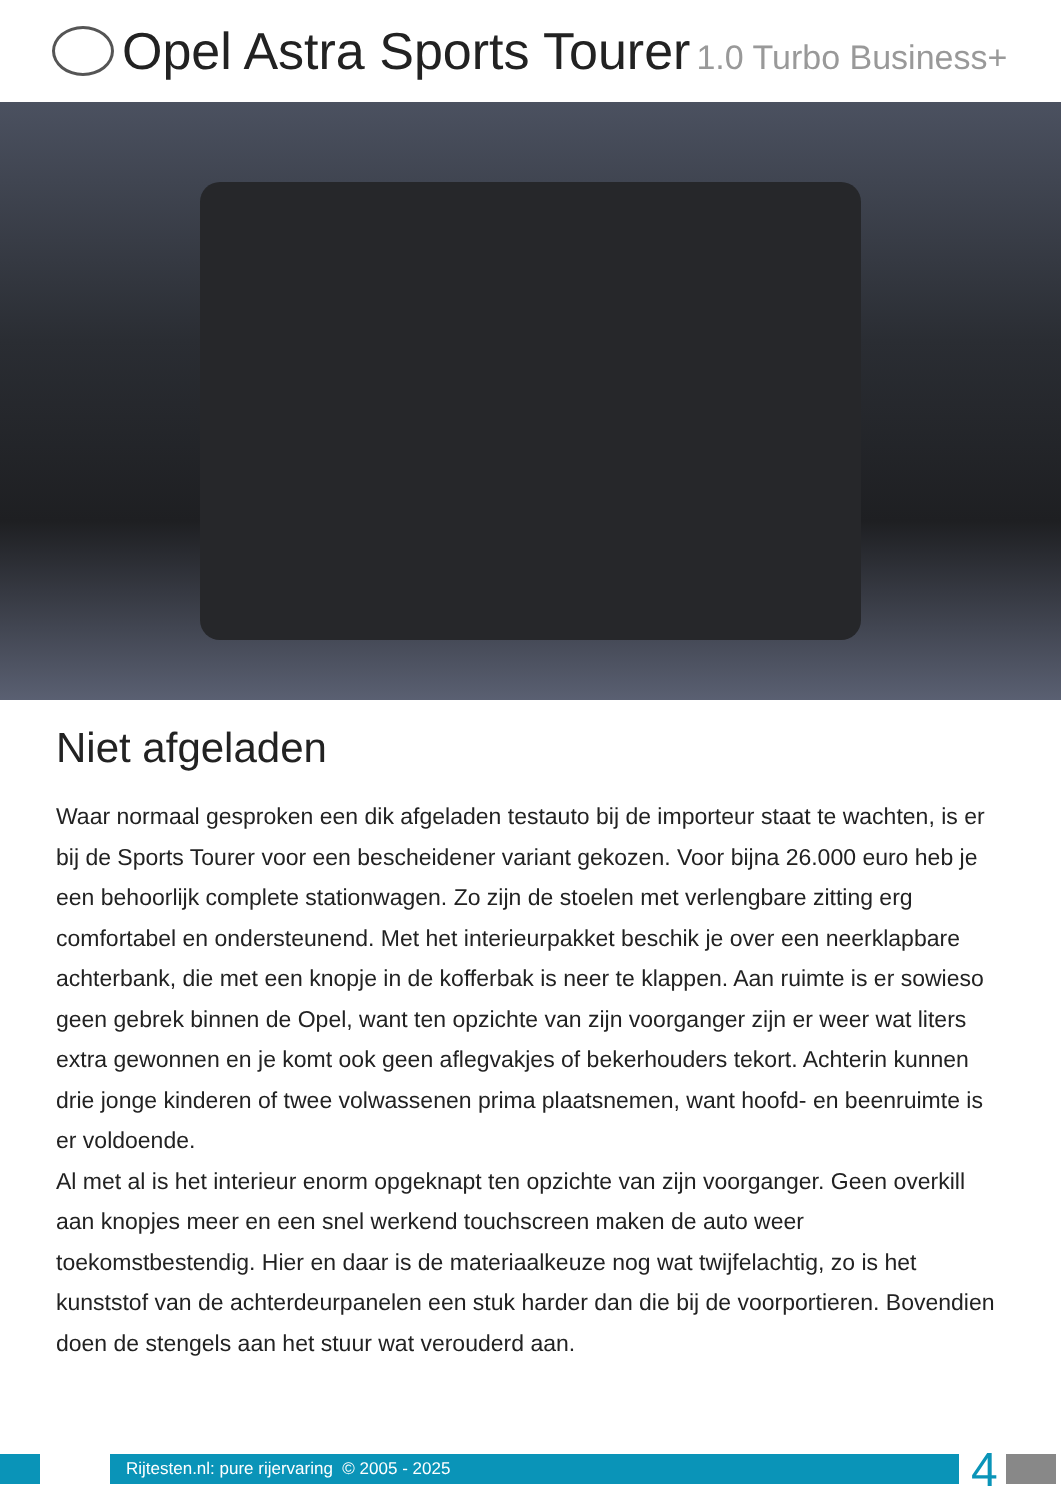Opel Astra Sports Tourer 1.0 Turbo Business+
Niet afgeladen
Waar normaal gesproken een dik afgeladen testauto bij de importeur staat te wachten, is er bij de Sports Tourer voor een bescheidener variant gekozen. Voor bijna 26.000 euro heb je een behoorlijk complete stationwagen. Zo zijn de stoelen met verlengbare zitting erg comfortabel en ondersteunend. Met het interieurpakket beschik je over een neerklapbare achterbank, die met een knopje in de kofferbak is neer te klappen. Aan ruimte is er sowieso geen gebrek binnen de Opel, want ten opzichte van zijn voorganger zijn er weer wat liters extra gewonnen en je komt ook geen aflegvakjes of bekerhouders tekort. Achterin kunnen drie jonge kinderen of twee volwassenen prima plaatsnemen, want hoofd- en beenruimte is er voldoende.
Al met al is het interieur enorm opgeknapt ten opzichte van zijn voorganger. Geen overkill aan knopjes meer en een snel werkend touchscreen maken de auto weer toekomstbestendig. Hier en daar is de materiaalkeuze nog wat twijfelachtig, zo is het kunststof van de achterdeurpanelen een stuk harder dan die bij de voorportieren. Bovendien doen de stengels aan het stuur wat verouderd aan.
Rijtesten.nl: pure rijervaring © 2005 - 2025
4